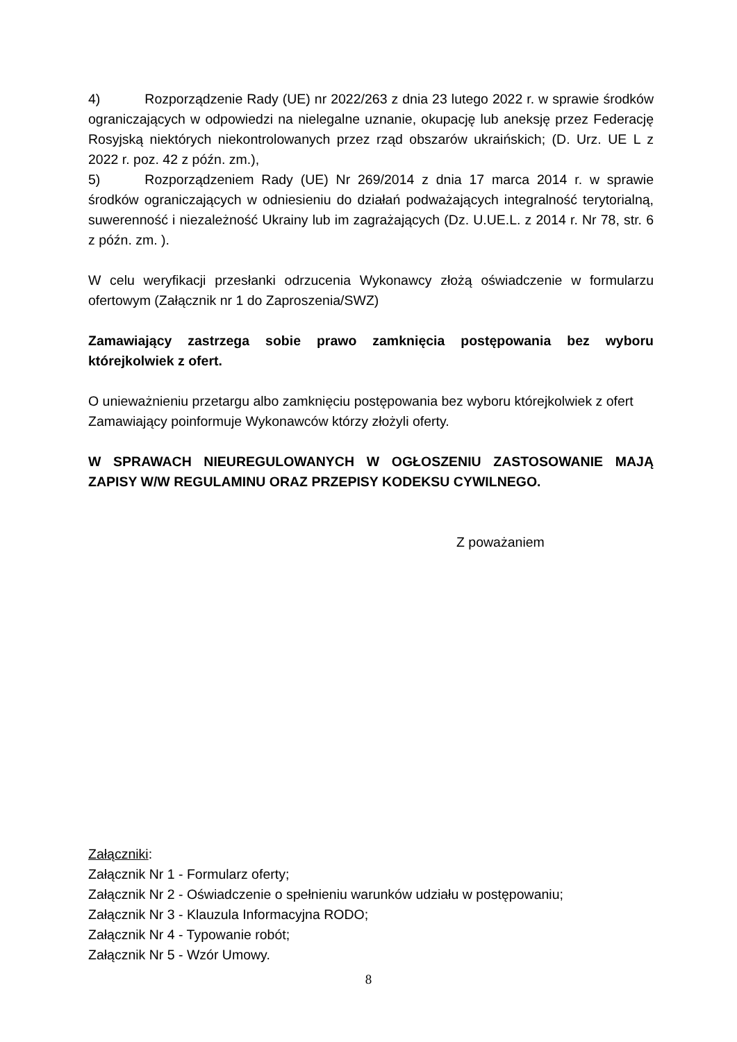4) Rozporządzenie Rady (UE) nr 2022/263 z dnia 23 lutego 2022 r. w sprawie środków ograniczających w odpowiedzi na nielegalne uznanie, okupację lub aneksję przez Federację Rosyjską niektórych niekontrolowanych przez rząd obszarów ukraińskich; (D. Urz. UE L z 2022 r. poz. 42 z późn. zm.),
5) Rozporządzeniem Rady (UE) Nr 269/2014 z dnia 17 marca 2014 r. w sprawie środków ograniczających w odniesieniu do działań podważających integralność terytorialną, suwerenność i niezależność Ukrainy lub im zagrażających (Dz. U.UE.L. z 2014 r. Nr 78, str. 6 z późn. zm. ).
W celu weryfikacji przesłanki odrzucenia Wykonawcy złożą oświadczenie w formularzu ofertowym (Załącznik nr 1 do Zaproszenia/SWZ)
Zamawiający zastrzega sobie prawo zamknięcia postępowania bez wyboru którejkolwiek z ofert.
O unieważnieniu przetargu albo zamknięciu postępowania bez wyboru którejkolwiek z ofert Zamawiający poinformuje Wykonawców którzy złożyli oferty.
W SPRAWACH NIEUREGULOWANYCH W OGŁOSZENIU ZASTOSOWANIE MAJĄ ZAPISY W/W REGULAMINU ORAZ PRZEPISY KODEKSU CYWILNEGO.
Z poważaniem
Załączniki:
Załącznik Nr 1 - Formularz oferty;
Załącznik Nr 2 - Oświadczenie o spełnieniu warunków udziału w postępowaniu;
Załącznik Nr 3 - Klauzula Informacyjna RODO;
Załącznik Nr 4 - Typowanie robót;
Załącznik Nr 5 - Wzór Umowy.
8